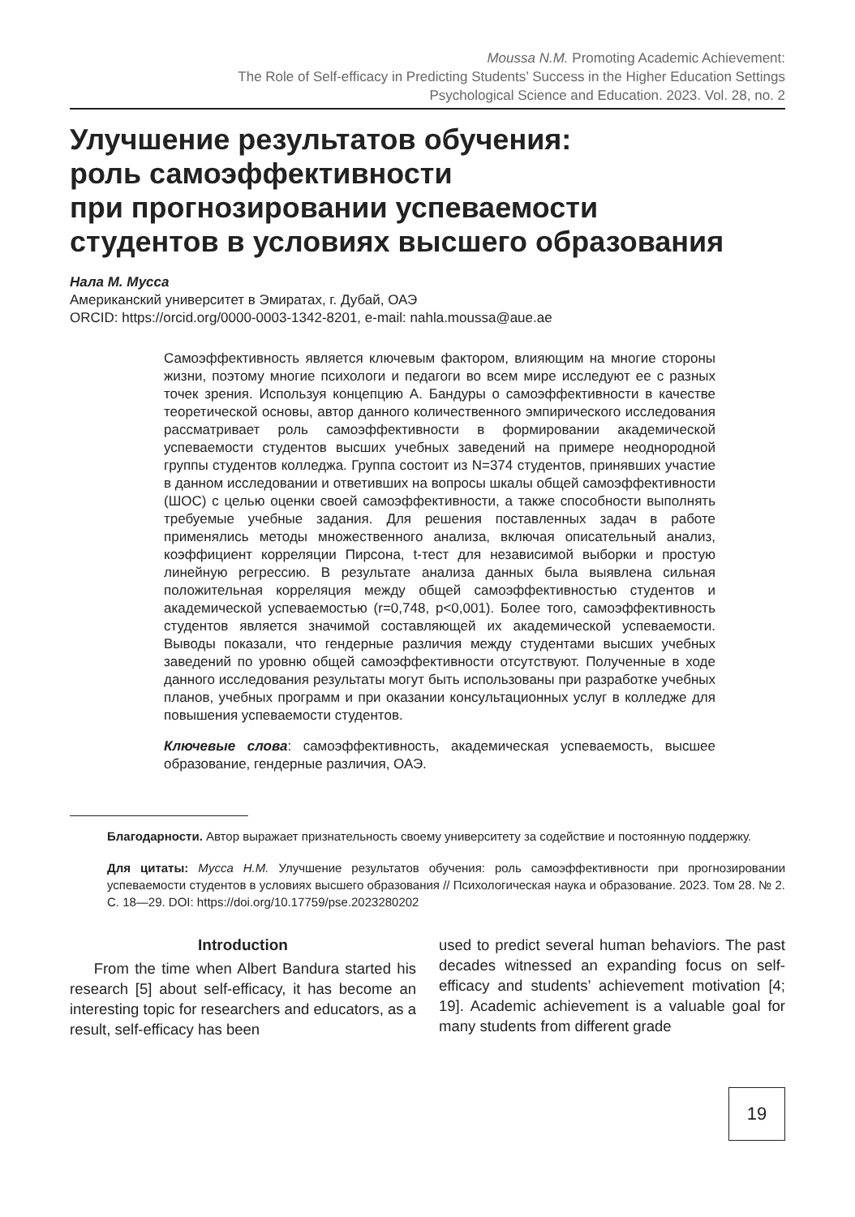Moussa N.M. Promoting Academic Achievement:
The Role of Self-efficacy in Predicting Students’ Success in the Higher Education Settings
Psychological Science and Education. 2023. Vol. 28, no. 2
Улучшение результатов обучения:
роль самоэффективности
при прогнозировании успеваемости
студентов в условиях высшего образования
Нала М. Мусса
Американский университет в Эмиратах, г. Дубай, ОАЭ
ORCID: https://orcid.org/0000-0003-1342-8201, e-mail: nahla.moussa@aue.ae
Самоэффективность является ключевым фактором, влияющим на многие стороны жизни, поэтому многие психологи и педагоги во всем мире исследуют ее с разных точек зрения. Используя концепцию А. Бандуры о самоэффективности в качестве теоретической основы, автор данного количественного эмпирического исследования рассматривает роль самоэффективности в формировании академической успеваемости студентов высших учебных заведений на примере неоднородной группы студентов колледжа. Группа состоит из N=374 студентов, принявших участие в данном исследовании и ответивших на вопросы шкалы общей самоэффективности (ШОС) с целью оценки своей самоэффективности, а также способности выполнять требуемые учебные задания. Для решения поставленных задач в работе применялись методы множественного анализа, включая описательный анализ, коэффициент корреляции Пирсона, t-тест для независимой выборки и простую линейную регрессию. В результате анализа данных была выявлена сильная положительная корреляция между общей самоэффективностью студентов и академической успеваемостью (r=0,748, p<0,001). Более того, самоэффективность студентов является значимой составляющей их академической успеваемости. Выводы показали, что гендерные различия между студентами высших учебных заведений по уровню общей самоэффективности отсутствуют. Полученные в ходе данного исследования результаты могут быть использованы при разработке учебных планов, учебных программ и при оказании консультационных услуг в колледже для повышения успеваемости студентов.
Ключевые слова: самоэффективность, академическая успеваемость, высшее образование, гендерные различия, ОАЭ.
Благодарности. Автор выражает признательность своему университету за содействие и постоянную поддержку.
Для цитаты: Мусса Н.М. Улучшение результатов обучения: роль самоэффективности при прогнозировании успеваемости студентов в условиях высшего образования // Психологическая наука и образование. 2023. Том 28. № 2. С. 18—29. DOI: https://doi.org/10.17759/pse.2023280202
Introduction
From the time when Albert Bandura started his research [5] about self-efficacy, it has become an interesting topic for researchers and educators, as a result, self-efficacy has been
used to predict several human behaviors. The past decades witnessed an expanding focus on self-efficacy and students’ achievement motivation [4; 19]. Academic achievement is a valuable goal for many students from different grade
19